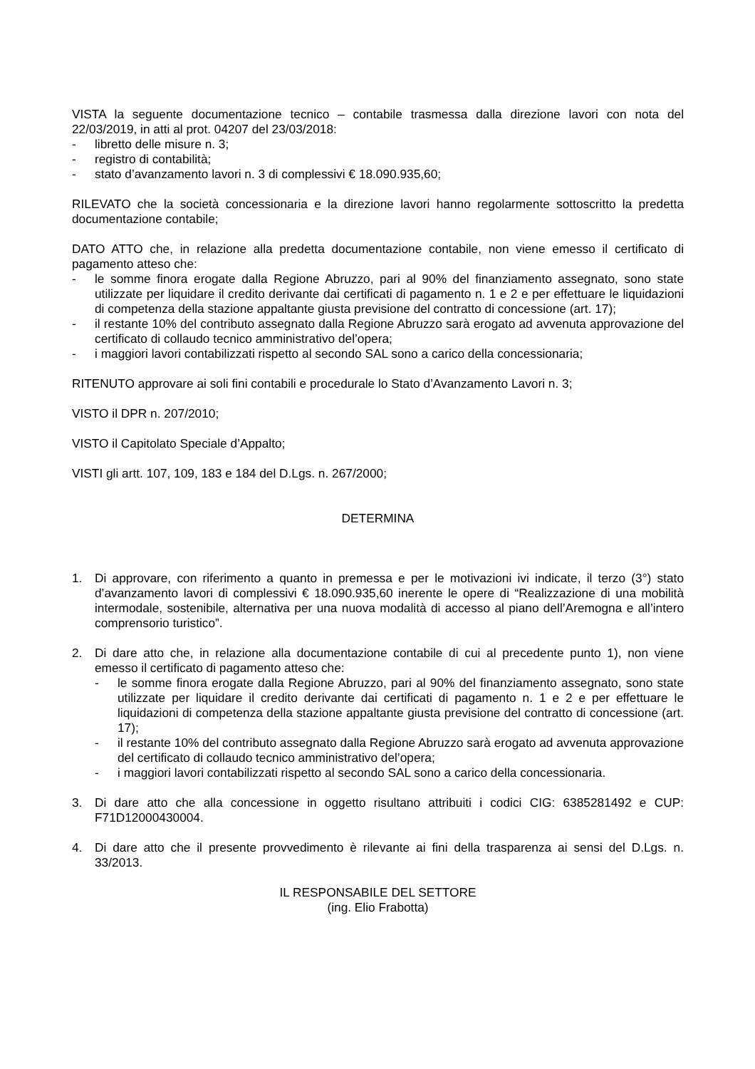VISTA la seguente documentazione tecnico – contabile trasmessa dalla direzione lavori con nota del 22/03/2019, in atti al prot. 04207 del 23/03/2018:
- libretto delle misure n. 3;
- registro di contabilità;
- stato d’avanzamento lavori n. 3 di complessivi € 18.090.935,60;
RILEVATO che la società concessionaria e la direzione lavori hanno regolarmente sottoscritto la predetta documentazione contabile;
DATO ATTO che, in relazione alla predetta documentazione contabile, non viene emesso il certificato di pagamento atteso che:
- le somme finora erogate dalla Regione Abruzzo, pari al 90% del finanziamento assegnato, sono state utilizzate per liquidare il credito derivante dai certificati di pagamento n. 1 e 2 e per effettuare le liquidazioni di competenza della stazione appaltante giusta previsione del contratto di concessione (art. 17);
- il restante 10% del contributo assegnato dalla Regione Abruzzo sarà erogato ad avvenuta approvazione del certificato di collaudo tecnico amministrativo del’opera;
- i maggiori lavori contabilizzati rispetto al secondo SAL sono a carico della concessionaria;
RITENUTO approvare ai soli fini contabili e procedurale lo Stato d’Avanzamento Lavori n. 3;
VISTO il DPR n. 207/2010;
VISTO il Capitolato Speciale d’Appalto;
VISTI gli artt. 107, 109, 183 e 184 del D.Lgs. n. 267/2000;
DETERMINA
1. Di approvare, con riferimento a quanto in premessa e per le motivazioni ivi indicate, il terzo (3°) stato d’avanzamento lavori di complessivi € 18.090.935,60 inerente le opere di “Realizzazione di una mobilità intermodale, sostenibile, alternativa per una nuova modalità di accesso al piano dell’Aremogna e all’intero comprensorio turistico”.
2. Di dare atto che, in relazione alla documentazione contabile di cui al precedente punto 1), non viene emesso il certificato di pagamento atteso che:
- le somme finora erogate dalla Regione Abruzzo, pari al 90% del finanziamento assegnato, sono state utilizzate per liquidare il credito derivante dai certificati di pagamento n. 1 e 2 e per effettuare le liquidazioni di competenza della stazione appaltante giusta previsione del contratto di concessione (art. 17);
- il restante 10% del contributo assegnato dalla Regione Abruzzo sarà erogato ad avvenuta approvazione del certificato di collaudo tecnico amministrativo del’opera;
- i maggiori lavori contabilizzati rispetto al secondo SAL sono a carico della concessionaria.
3. Di dare atto che alla concessione in oggetto risultano attribuiti i codici CIG: 6385281492 e CUP: F71D12000430004.
4. Di dare atto che il presente provvedimento è rilevante ai fini della trasparenza ai sensi del D.Lgs. n. 33/2013.
IL RESPONSABILE DEL SETTORE
(ing. Elio Frabotta)